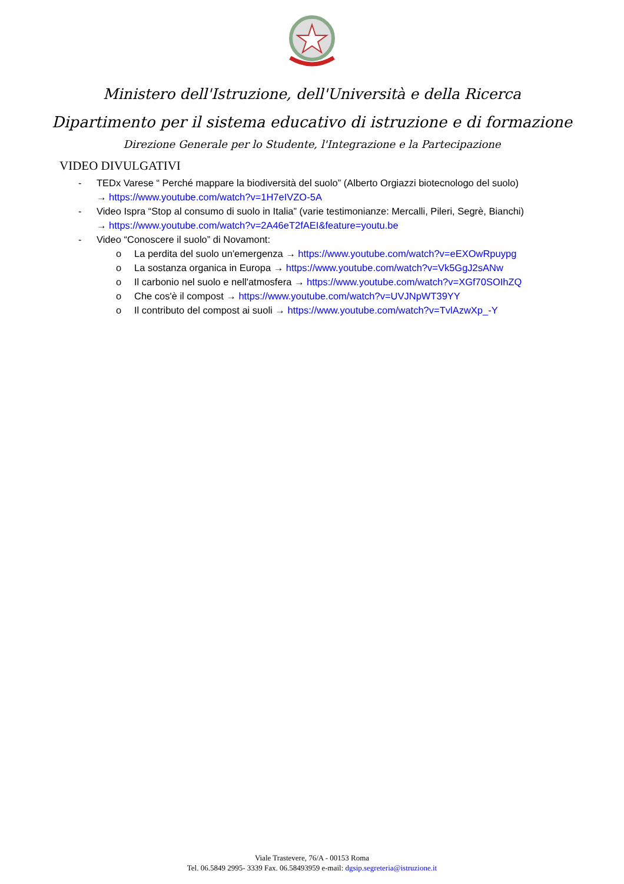Ministero dell'Istruzione, dell'Università e della Ricerca
Dipartimento per il sistema educativo di istruzione e di formazione
Direzione Generale per lo Studente, l'Integrazione e la Partecipazione
VIDEO DIVULGATIVI
- TEDx Varese “ Perché mappare la biodiversità del suolo” (Alberto Orgiazzi biotecnologo del suolo)
→ https://www.youtube.com/watch?v=1H7eIVZO-5A
- Video Ispra “Stop al consumo di suolo in Italia” (varie testimonianze: Mercalli, Pileri, Segrè, Bianchi)
→ https://www.youtube.com/watch?v=2A46eT2fAEI&feature=youtu.be
- Video “Conoscere il suolo” di Novamont:
o La perdita del suolo un'emergenza → https://www.youtube.com/watch?v=eEXOwRpuypg
o La sostanza organica in Europa → https://www.youtube.com/watch?v=Vk5GgJ2sANw
o Il carbonio nel suolo e nell'atmosfera → https://www.youtube.com/watch?v=XGf70SOIhZQ
o Che cos'è il compost → https://www.youtube.com/watch?v=UVJNpWT39YY
o Il contributo del compost ai suoli → https://www.youtube.com/watch?v=TvlAzwXp_-Y
Viale Trastevere, 76/A - 00153 Roma
Tel. 06.5849 2995- 3339 Fax. 06.58493959 e-mail: dgsip.segreteria@istruzione.it